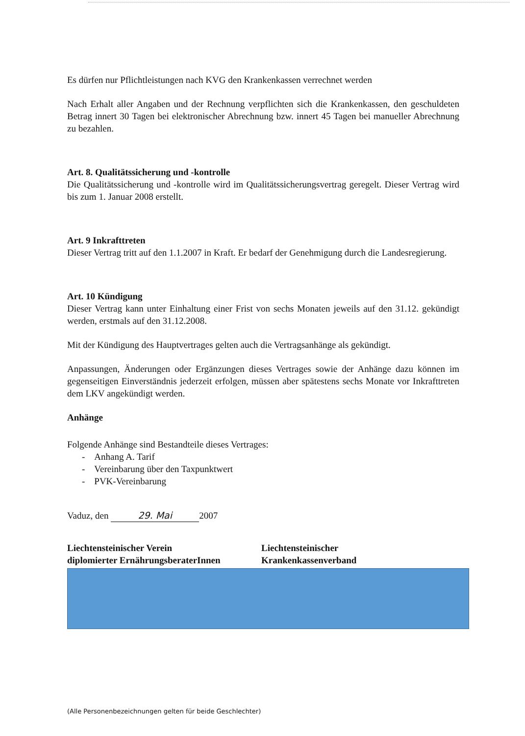Es dürfen nur Pflichtleistungen nach KVG den Krankenkassen verrechnet werden
Nach Erhalt aller Angaben und der Rechnung verpflichten sich die Krankenkassen, den geschuldeten Betrag innert 30 Tagen bei elektronischer Abrechnung bzw. innert 45 Tagen bei manueller Abrechnung zu bezahlen.
Art. 8. Qualitätssicherung und -kontrolle
Die Qualitätssicherung und -kontrolle wird im Qualitätssicherungsvertrag geregelt. Dieser Vertrag wird bis zum 1. Januar 2008 erstellt.
Art. 9 Inkrafttreten
Dieser Vertrag tritt auf den 1.1.2007 in Kraft. Er bedarf der Genehmigung durch die Landesregierung.
Art. 10 Kündigung
Dieser Vertrag kann unter Einhaltung einer Frist von sechs Monaten jeweils auf den 31.12. gekündigt werden, erstmals auf den 31.12.2008.
Mit der Kündigung des Hauptvertrages gelten auch die Vertragsanhänge als gekündigt.
Anpassungen, Änderungen oder Ergänzungen dieses Vertrages sowie der Anhänge dazu können im gegenseitigen Einverständnis jederzeit erfolgen, müssen aber spätestens sechs Monate vor Inkrafttreten dem LKV angekündigt werden.
Anhänge
Folgende Anhänge sind Bestandteile dieses Vertrages:
- Anhang A. Tarif
- Vereinbarung über den Taxpunktwert
- PVK-Vereinbarung
Vaduz, den 29. Mai 2007
Liechtensteinischer Verein
diplomierter ErnährungsberaterInnen
Liechtensteinischer
Krankenkassenverband
(Alle Personenbezeichnungen gelten für beide Geschlechter)